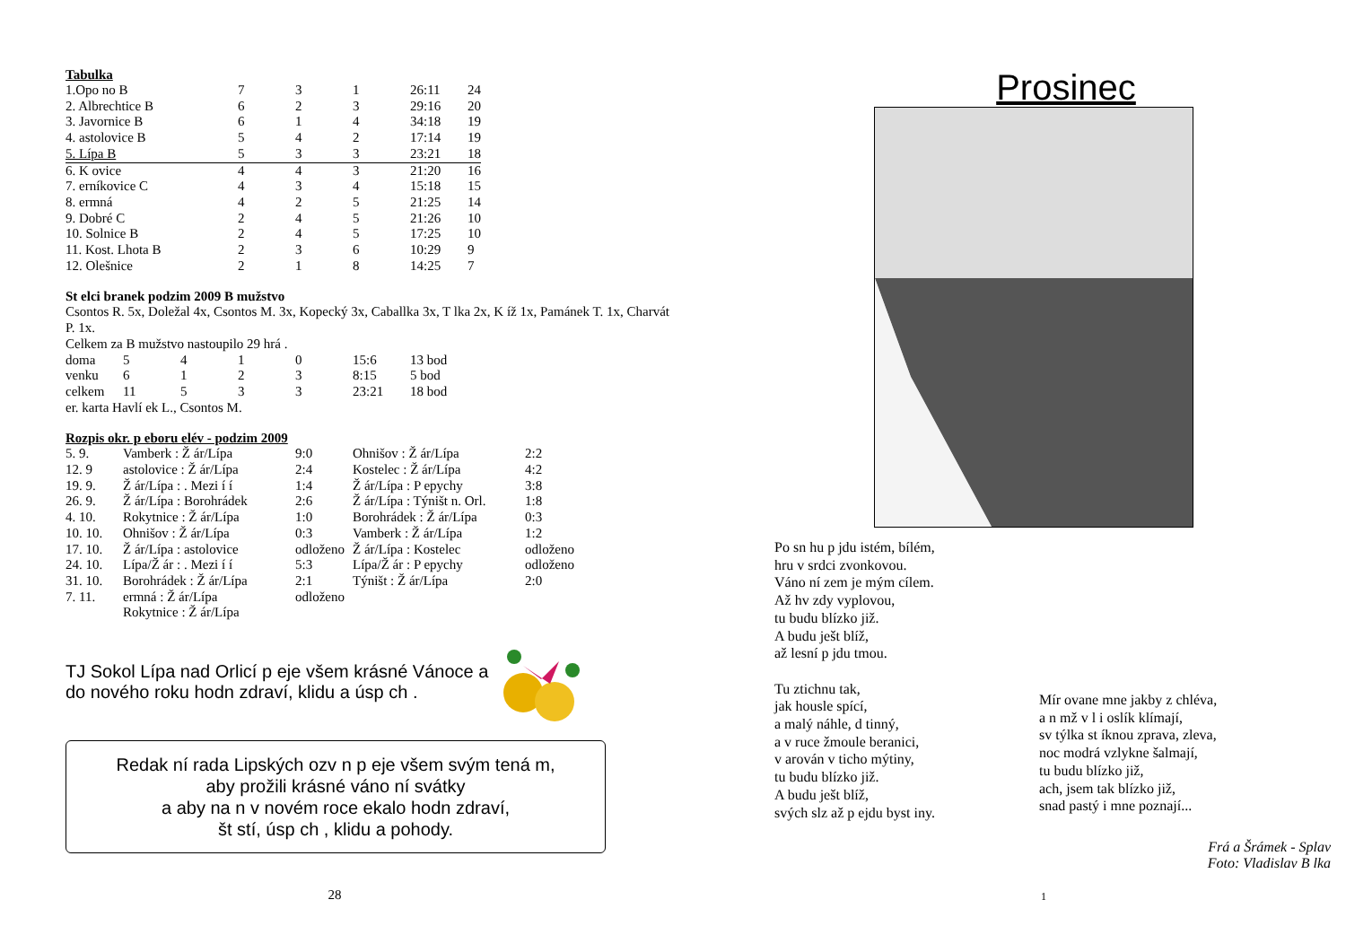Tabulka
| 1.Opo no B | 7 | 3 | 1 | 26:11 | 24 |
| 2. Albrechtice B | 6 | 2 | 3 | 29:16 | 20 |
| 3. Javornice B | 6 | 1 | 4 | 34:18 | 19 |
| 4. astolovice B | 5 | 4 | 2 | 17:14 | 19 |
| 5. Lípa B | 5 | 3 | 3 | 23:21 | 18 |
| 6. K ovice | 4 | 4 | 3 | 21:20 | 16 |
| 7. erníkovice C | 4 | 3 | 4 | 15:18 | 15 |
| 8. ermná | 4 | 2 | 5 | 21:25 | 14 |
| 9. Dobré C | 2 | 4 | 5 | 21:26 | 10 |
| 10. Solnice B | 2 | 4 | 5 | 17:25 | 10 |
| 11. Kost. Lhota B | 2 | 3 | 6 | 10:29 | 9 |
| 12. Olešnice | 2 | 1 | 8 | 14:25 | 7 |
St elci branek podzim 2009 B mužstvo
Csontos R. 5x, Doležal 4x, Csontos M. 3x, Kopecký 3x, Caballka 3x, T lka 2x, K íž 1x, Pamánek T. 1x, Charvát P. 1x.
Celkem za B mužstvo nastoupilo 29 hrá .
| doma | 5 | 4 | 1 | 0 | 15:6 | 13 bod |
| venku | 6 | 1 | 2 | 3 | 8:15 | 5 bod |
| celkem | 11 | 5 | 3 | 3 | 23:21 | 18 bod |
er. karta Havlí ek L., Csontos M.
Rozpis okr. p eboru elév - podzim 2009
| 5. 9. | Vamberk : Ž ár/Lípa | 9:0 | Ohnišov : Ž ár/Lípa | 2:2 |
| 12. 9 | astolovice : Ž ár/Lípa | 2:4 | Kostelec : Ž ár/Lípa | 4:2 |
| 19. 9. | Ž ár/Lípa : . Mezi í í | 1:4 | Ž ár/Lípa : P epychy | 3:8 |
| 26. 9. | Ž ár/Lípa : Borohrádek | 2:6 | Ž ár/Lípa : Týništ n. Orl. | 1:8 |
| 4. 10. | Rokytnice : Ž ár/Lípa | 1:0 | Borohrádek : Ž ár/Lípa | 0:3 |
| 10. 10. | Ohnišov : Ž ár/Lípa | 0:3 | Vamberk : Ž ár/Lípa | 1:2 |
| 17. 10. | Ž ár/Lípa : astolovice | odloženo | Ž ár/Lípa : Kostelec | odloženo |
| 24. 10. | Lípa/Ž ár : . Mezi í í | 5:3 | Lípa/Ž ár : P epychy | odloženo |
| 31. 10. | Borohrádek : Ž ár/Lípa | 2:1 | Týništ : Ž ár/Lípa | 2:0 |
| 7. 11. | ermná : Ž ár/Lípa | odloženo | | |
| | Rokytnice : Ž ár/Lípa | | | |
TJ Sokol Lípa nad Orlicí p eje všem krásné Vánoce a do nového roku hodn zdraví, klidu a úsp ch .
Redak ní rada Lipských ozv n p eje všem svým tená m,
aby prožili krásné váno ní svátky
a aby na n v novém roce ekalo hodn zdraví,
št stí, úsp ch , klidu a pohody.
28
Prosinec
Po sn hu p jdu istém, bílém,
hru v srdci zvonkovou.
Váno ní zem je mým cílem.
Až hv zdy vyplovou,
tu budu blízko již.
A budu ješt blíž,
až lesní p jdu tmou.
Tu ztichnu tak,
jak housle spící,
a malý náhle, d tinný,
a v ruce žmoule beranici,
v arován v ticho mýtiny,
tu budu blízko již.
A budu ješt blíž,
svých slz až p ejdu byst iny.
Mír ovane mne jakby z chléva,
a n mž v l i oslík klímají,
sv týlka st íknou zprava, zleva,
noc modrá vzlykne šalmají,
tu budu blízko již,
ach, jsem tak blízko již,
snad pastý i mne poznají...
Frá a Šrámek - Splav
Foto: Vladislav B lka
1